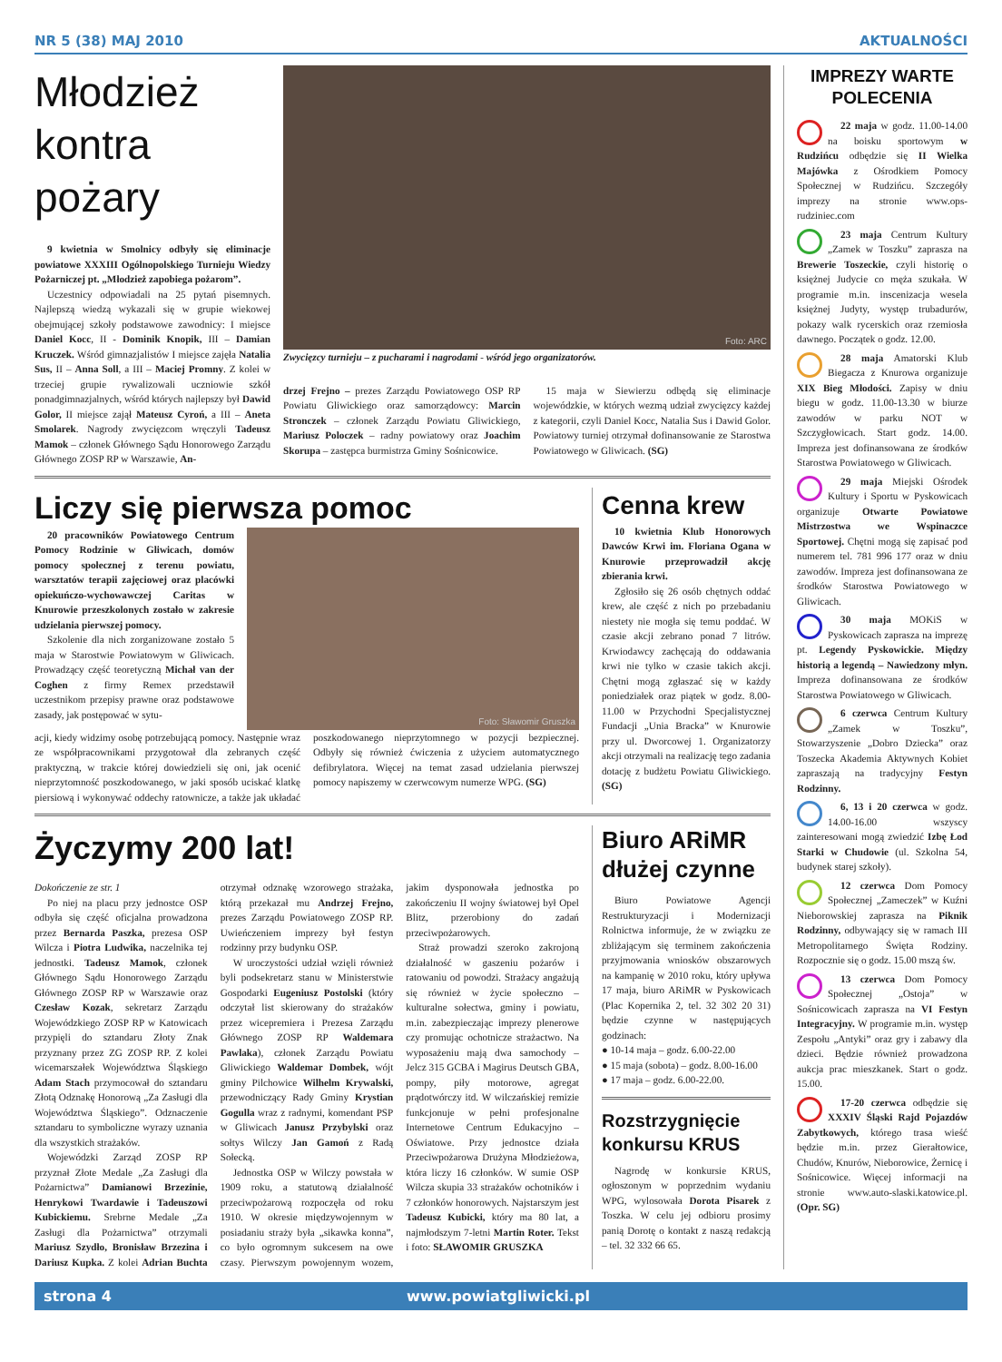NR 5 (38) MAJ 2010 AKTUALNOŚCI
Młodzież kontra pożary
9 kwietnia w Smolnicy odbyły się eliminacje powiatowe XXXIII Ogólnopolskiego Turnieju Wiedzy Pożarniczej pt. „Młodzież zapobiega pożarom”.
Uczestnicy odpowiadali na 25 pytań pisemnych. Najlepszą wiedzą wykazali się w grupie wiekowej obejmującej szkoły podstawowe zawodnicy: I miejsce Daniel Kocc, II - Dominik Knopik, III – Damian Kruczek. Wśród gimnazjalistów I miejsce zajęła Natalia Sus, II – Anna Soll, a III – Maciej Promny. Z kolei w trzeciej grupie rywalizowali uczniowie szkół ponadgimnazjalnych, wśród których najlepszy był Dawid Golor, II miejsce zajął Mateusz Cyroń, a III – Aneta Smolarek. Nagrody zwycięzcom wręczyli Tadeusz Mamok – członek Głównego Sądu Honorowego Zarządu Głównego ZOSP RP w Warszawie, An-
Foto: ARC
Zwycięzcy turnieju – z pucharami i nagrodami - wśród jego organizatorów.
drzej Frejno – prezes Zarządu Powiatowego OSP RP Powiatu Gliwickiego oraz samorządowcy: Marcin Stronczek – członek Zarządu Powiatu Gliwickiego, Mariusz Poloczek – radny powiatowy oraz Joachim Skorupa – zastępca burmistrza Gminy Sośnicowice.
15 maja w Siewierzu odbędą się eliminacje wojewódzkie, w których wezmą udział zwycięzcy każdej z kategorii, czyli Daniel Kocc, Natalia Sus i Dawid Golor. Powiatowy turniej otrzymał dofinansowanie ze Starostwa Powiatowego w Gliwicach. (SG)
Liczy się pierwsza pomoc
20 pracowników Powiatowego Centrum Pomocy Rodzinie w Gliwicach, domów pomocy społecznej z terenu powiatu, warsztatów terapii zajęciowej oraz placówki opiekuńczo-wychowawczej Caritas w Knurowie przeszkolonych zostało w zakresie udzielania pierwszej pomocy.
Szkolenie dla nich zorganizowane zostało 5 maja w Starostwie Powiatowym w Gliwicach. Prowadzący część teoretyczną Michał van der Coghen z firmy Remex przedstawił uczestnikom przepisy prawne oraz podstawowe zasady, jak postępować w sytu-
Foto: Sławomir Gruszka
acji, kiedy widzimy osobę potrzebującą pomocy. Następnie wraz ze współpracownikami przygotował dla zebranych część praktyczną, w trakcie której dowiedzieli się oni, jak ocenić nieprzytomność poszkodowanego, w jaki sposób uciskać klatkę piersiową i wykonywać oddechy ratownicze, a także jak układać poszkodowanego nieprzytomnego w pozycji bezpiecznej. Odbyły się również ćwiczenia z użyciem automatycznego defibrylatora. Więcej na temat zasad udzielania pierwszej pomocy napiszemy w czerwcowym numerze WPG. (SG)
Cenna krew
10 kwietnia Klub Honorowych Dawców Krwi im. Floriana Ogana w Knurowie przeprowadził akcję zbierania krwi.
Zgłosiło się 26 osób chętnych oddać krew, ale część z nich po przebadaniu niestety nie mogła się temu poddać. W czasie akcji zebrano ponad 7 litrów. Krwiodawcy zachęcają do oddawania krwi nie tylko w czasie takich akcji. Chętni mogą zgłaszać się w każdy poniedziałek oraz piątek w godz. 8.00-11.00 w Przychodni Specjalistycznej Fundacji „Unia Bracka” w Knurowie przy ul. Dworcowej 1. Organizatorzy akcji otrzymali na realizację tego zadania dotację z budżetu Powiatu Gliwickiego. (SG)
Życzymy 200 lat!
Dokończenie ze str. 1
Po niej na placu przy jednostce OSP odbyła się część oficjalna prowadzona przez Bernarda Paszka, prezesa OSP Wilcza i Piotra Ludwika, naczelnika tej jednostki. Tadeusz Mamok, członek Głównego Sądu Honorowego Zarządu Głównego ZOSP RP w Warszawie oraz Czesław Kozak, sekretarz Zarządu Wojewódzkiego ZOSP RP w Katowicach przypięli do sztandaru Złoty Znak przyznany przez ZG ZOSP RP. Z kolei wicemarszałek Województwa Śląskiego Adam Stach przymocował do sztandaru Złotą Odznakę Honorową „Za Zasługi dla Województwa Śląskiego”. Odznaczenie sztandaru to symboliczne wyrazy uznania dla wszystkich strażaków.
Wojewódzki Zarząd ZOSP RP przyznał Złote Medale „Za Zasługi dla Pożarnictwa” Damianowi Brzezinie, Henrykowi Twardawie i Tadeuszowi Kubickiemu. Srebrne Medale „Za Zasługi dla Pożarnictwa” otrzymali Mariusz Szydło, Bronisław Brzezina i Dariusz Kupka. Z kolei Adrian Buchta otrzymał odznakę wzorowego strażaka, którą przekazał mu Andrzej Frejno, prezes Zarządu Powiatowego ZOSP RP. Uwieńczeniem imprezy był festyn rodzinny przy budynku OSP.
W uroczystości udział wzięli również byli podsekretarz stanu w Ministerstwie Gospodarki Eugeniusz Postolski (który odczytał list skierowany do strażaków przez wicepremiera i Prezesa Zarządu Głównego ZOSP RP Waldemara Pawlaka), członek Zarządu Powiatu Gliwickiego Waldemar Dombek, wójt gminy Pilchowice Wilhelm Krywalski, przewodniczący Rady Gminy Krystian Gogulla wraz z radnymi, komendant PSP w Gliwicach Janusz Przybylski oraz sołtys Wilczy Jan Gamoń z Radą Sołecką.
Jednostka OSP w Wilczy powstała w 1909 roku, a statutową działalność przeciwpożarową rozpoczęła od roku 1910. W okresie międzywojennym w posiadaniu straży była „sikawka konna”, co było ogromnym sukcesem na owe czasy. Pierwszym powojennym wozem, jakim dysponowała jednostka po zakończeniu II wojny światowej był Opel Blitz, przerobiony do zadań przeciwpożarowych.
Straż prowadzi szeroko zakrojoną działalność w gaszeniu pożarów i ratowaniu od powodzi. Strażacy angażują się również w życie społeczno – kulturalne sołectwa, gminy i powiatu, m.in. zabezpieczając imprezy plenerowe czy promując ochotnicze strażactwo. Na wyposażeniu mają dwa samochody – Jelcz 315 GCBA i Magirus Deutsch GBA, pompy, piły motorowe, agregat prądotwórczy itd. W wilczańskiej remizie funkcjonuje w pełni profesjonalne Internetowe Centrum Edukacyjno – Oświatowe. Przy jednostce działa Przeciwpożarowa Drużyna Młodzieżowa, która liczy 16 członków. W sumie OSP Wilcza skupia 33 strażaków ochotników i 7 członków honorowych. Najstarszym jest Tadeusz Kubicki, który ma 80 lat, a najmłodszym 7-letni Martin Roter. Tekst i foto: SŁAWOMIR GRUSZKA
Biuro ARiMR dłużej czynne
Biuro Powiatowe Agencji Restrukturyzacji i Modernizacji Rolnictwa informuje, że w związku ze zbliżającym się terminem zakończenia przyjmowania wniosków obszarowych na kampanię w 2010 roku, który upływa 17 maja, biuro ARiMR w Pyskowicach (Plac Kopernika 2, tel. 32 302 20 31) będzie czynne w następujących godzinach:
● 10-14 maja – godz. 6.00-22.00
● 15 maja (sobota) – godz. 8.00-16.00
● 17 maja – godz. 6.00-22.00.
Rozstrzygnięcie konkursu KRUS
Nagrodę w konkursie KRUS, ogłoszonym w poprzednim wydaniu WPG, wylosowała Dorota Pisarek z Toszka. W celu jej odbioru prosimy panią Dorotę o kontakt z naszą redakcją – tel. 32 332 66 65.
IMPREZY WARTE POLECENIA
22 maja w godz. 11.00-14.00 na boisku sportowym w Rudzińcu odbędzie się II Wielka Majówka z Ośrodkiem Pomocy Społecznej w Rudzińcu. Szczegóły imprezy na stronie www.ops-rudziniec.com
23 maja Centrum Kultury „Zamek w Toszku” zaprasza na Brewerie Toszeckie, czyli historię o księżnej Judycie co męża szukała. W programie m.in. inscenizacja wesela księżnej Judyty, występ trubadurów, pokazy walk rycerskich oraz rzemiosła dawnego. Początek o godz. 12.00.
28 maja Amatorski Klub Biegacza z Knurowa organizuje XIX Bieg Młodości. Zapisy w dniu biegu w godz. 11.00-13.30 w biurze zawodów w parku NOT w Szczygłowicach. Start godz. 14.00. Impreza jest dofinansowana ze środków Starostwa Powiatowego w Gliwicach.
29 maja Miejski Ośrodek Kultury i Sportu w Pyskowicach organizuje Otwarte Powiatowe Mistrzostwa we Wspinaczce Sportowej. Chętni mogą się zapisać pod numerem tel. 781 996 177 oraz w dniu zawodów. Impreza jest dofinansowana ze środków Starostwa Powiatowego w Gliwicach.
30 maja MOKiS w Pyskowicach zaprasza na imprezę pt. Legendy Pyskowickie. Między historią a legendą – Nawiedzony młyn. Impreza dofinansowana ze środków Starostwa Powiatowego w Gliwicach.
6 czerwca Centrum Kultury „Zamek w Toszku”, Stowarzyszenie „Dobro Dziecka” oraz Toszecka Akademia Aktywnych Kobiet zapraszają na tradycyjny Festyn Rodzinny.
6, 13 i 20 czerwca w godz. 14.00-16.00 wszyscy zainteresowani mogą zwiedzić Izbę Łod Starki w Chudowie (ul. Szkolna 54, budynek starej szkoły).
12 czerwca Dom Pomocy Społecznej „Zameczek” w Kuźni Nieborowskiej zaprasza na Piknik Rodzinny, odbywający się w ramach III Metropolitarnego Święta Rodziny. Rozpocznie się o godz. 15.00 mszą św.
13 czerwca Dom Pomocy Społecznej „Ostoja” w Sośnicowicach zaprasza na VI Festyn Integracyjny. W programie m.in. występ Zespołu „Antyki” oraz gry i zabawy dla dzieci. Będzie również prowadzona aukcja prac mieszkanek. Start o godz. 15.00.
17-20 czerwca odbędzie się XXXIV Śląski Rajd Pojazdów Zabytkowych, którego trasa wieść będzie m.in. przez Gierałtowice, Chudów, Knurów, Nieborowice, Żernicę i Sośnicowice. Więcej informacji na stronie www.auto-slaski.katowice.pl. (Opr. SG)
strona 4 www.powiatgliwicki.pl